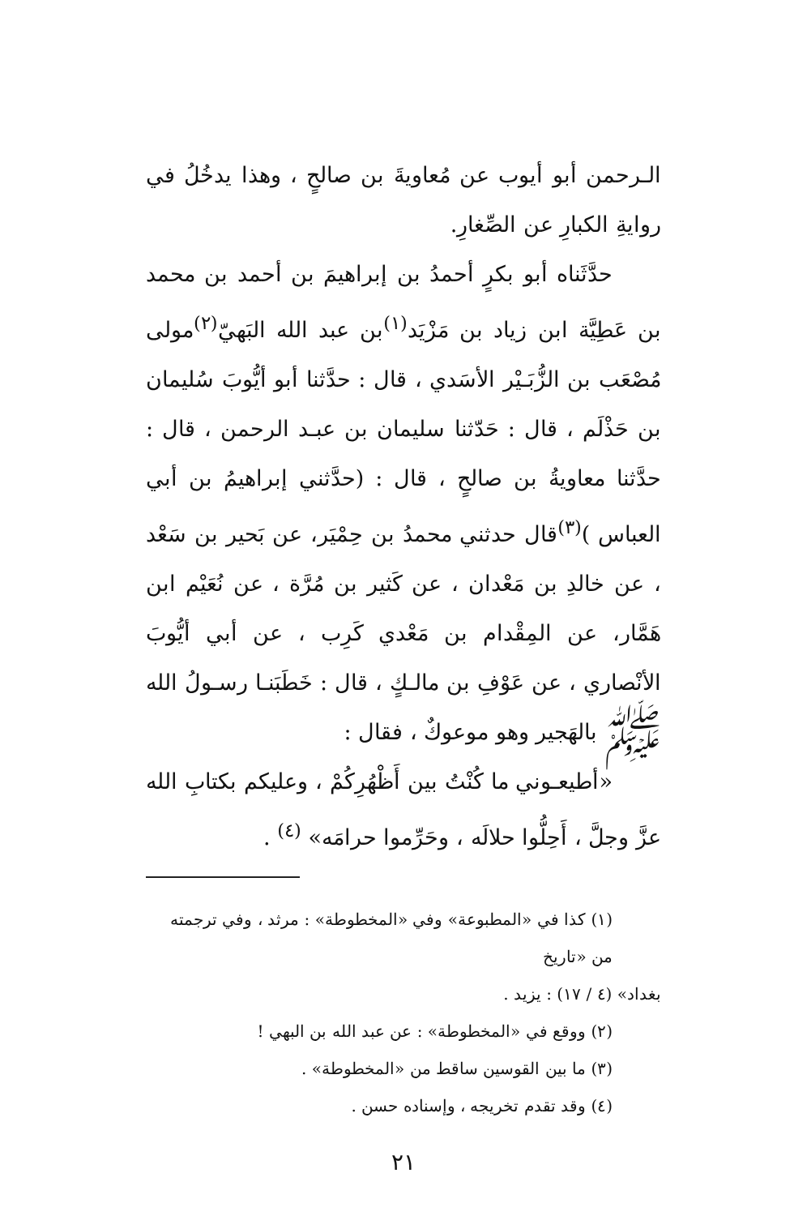الـرحمن أبو أيوب عن مُعاويةَ بن صالحٍ ، وهذا يدخُلُ في روايةِ الكبارِ عن الصِّغارِ.
حدَّثَناه أبو بكرٍ أحمدُ بن إبراهيمَ بن أحمد بن محمد بن عَطِيَّة ابن زياد بن مَزْيَد<sup>(١)</sup>بن عبد الله البَهيّ<sup>(٢)</sup>مولى مُصْعَب بن الزُّبَـيْر الأسَدي ، قال : حدَّثنا أبو أيُّوبَ سُليمان بن حَذْلَم ، قال : حَدّثنا سليمان بن عبـد الرحمن ، قال : حدَّثنا معاويةُ بن صالحٍ ، قال : (حدَّثني إبراهيمُ بن أبي العباس )<sup>(٣)</sup>قال حدثني محمدُ بن حِمْيَر، عن بَحير بن سَعْد ، عن خالدِ بن مَعْدان ، عن كَثير بن مُرَّة ، عن نُعَيْم ابن هَمَّار، عن المِقْدام بن مَعْدي كَرِب ، عن أبي أيُّوبَ الأنْصاري ، عن عَوْفِ بن مالـكٍ ، قال : خَطَبَنـا رسـولُ الله ﷺ بالهَجير وهو موعوكٌ ، فقال :
«أطيعـوني ما كُنْتُ بين أَظْهُرِكُمْ ، وعليكم بكتابِ الله عزَّ وجلَّ ، أَحِلُّوا حلالَه ، وحَرِّموا حرامَه» <sup>(٤)</sup> .
(١) كذا في «المطبوعة» وفي «المخطوطة» : مرثد ، وفي ترجمته من «تاريخ
بغداد» (٤ / ١٧) : يزيد .
(٢) ووقع في «المخطوطة» : عن عبد الله بن البهي !
(٣) ما بين القوسين ساقط من «المخطوطة» .
(٤) وقد تقدم تخريجه ، وإسناده حسن .
٢١